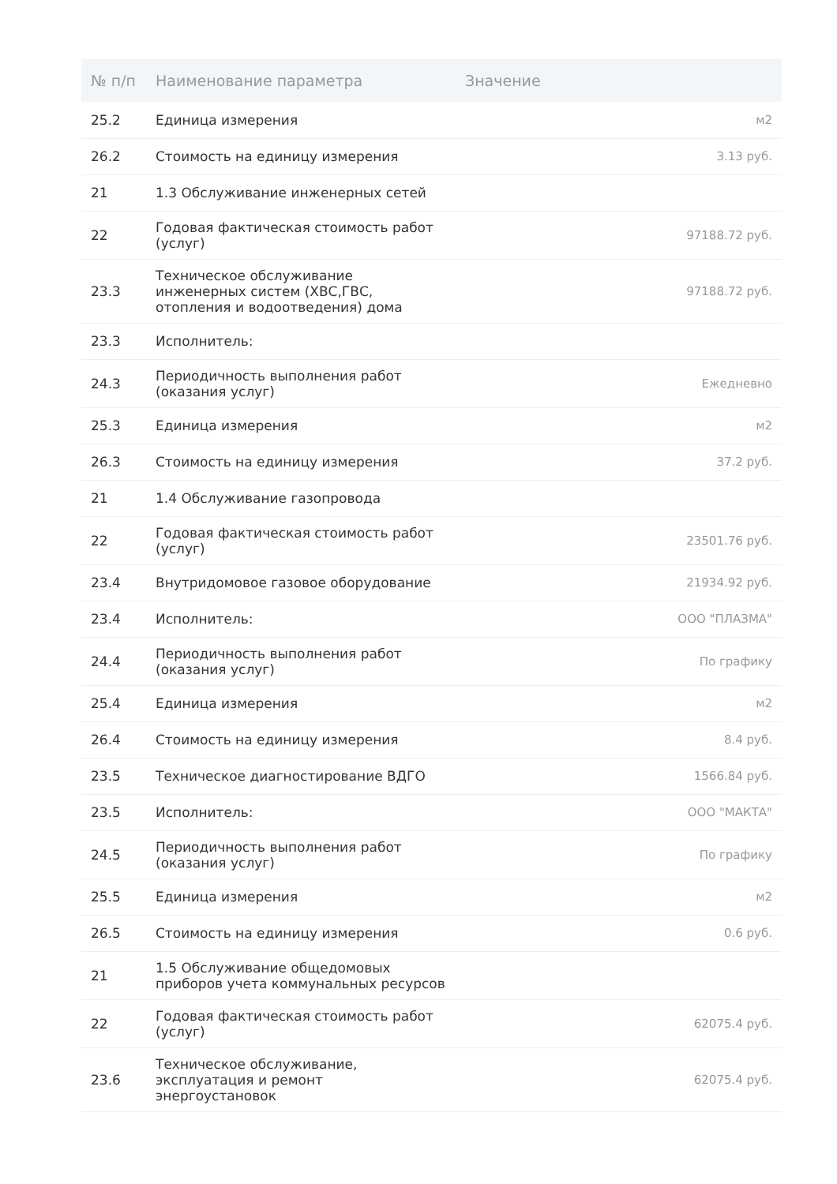| № п/п | Наименование параметра | Значение |
| --- | --- | --- |
| 25.2 | Единица измерения | м2 |
| 26.2 | Стоимость на единицу измерения | 3.13 руб. |
| 21 | 1.3 Обслуживание инженерных сетей | |
| 22 | Годовая фактическая стоимость работ (услуг) | 97188.72 руб. |
| 23.3 | Техническое обслуживание инженерных систем (ХВС,ГВС, отопления и водоотведения) дома | 97188.72 руб. |
| 23.3 | Исполнитель: | |
| 24.3 | Периодичность выполнения работ (оказания услуг) | Ежедневно |
| 25.3 | Единица измерения | м2 |
| 26.3 | Стоимость на единицу измерения | 37.2 руб. |
| 21 | 1.4 Обслуживание газопровода | |
| 22 | Годовая фактическая стоимость работ (услуг) | 23501.76 руб. |
| 23.4 | Внутридомовое газовое оборудование | 21934.92 руб. |
| 23.4 | Исполнитель: | ООО "ПЛАЗМА" |
| 24.4 | Периодичность выполнения работ (оказания услуг) | По графику |
| 25.4 | Единица измерения | м2 |
| 26.4 | Стоимость на единицу измерения | 8.4 руб. |
| 23.5 | Техническое диагностирование ВДГО | 1566.84 руб. |
| 23.5 | Исполнитель: | ООО "МАКТА" |
| 24.5 | Периодичность выполнения работ (оказания услуг) | По графику |
| 25.5 | Единица измерения | м2 |
| 26.5 | Стоимость на единицу измерения | 0.6 руб. |
| 21 | 1.5 Обслуживание общедомовых приборов учета коммунальных ресурсов | |
| 22 | Годовая фактическая стоимость работ (услуг) | 62075.4 руб. |
| 23.6 | Техническое обслуживание, эксплуатация и ремонт энергоустановок | 62075.4 руб. |